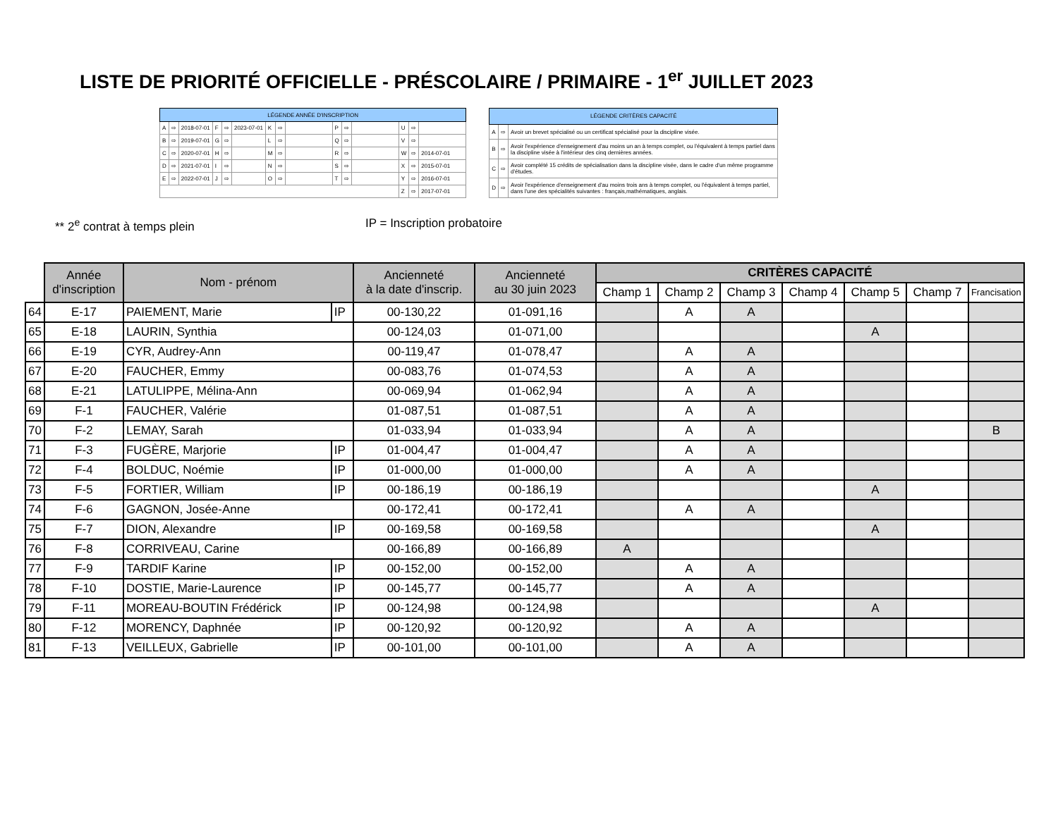LISTE DE PRIORITÉ OFFICIELLE - PRÉSCOLAIRE / PRIMAIRE - 1<sup>er</sup> JUILLET 2023
| LÉGENDE ANNÉE D'INSCRIPTION | | | | | | | | | | | | | | |
| --- | --- | --- | --- | --- | --- | --- | --- | --- | --- | --- | --- | --- | --- | --- |
| A | ⇨ | 2018-07-01 | F | ⇨ | 2023-07-01 | K | ⇨ | | P | ⇨ | | U | ⇨ | |
| B | ⇨ | 2019-07-01 | G | ⇨ | | L | ⇨ | | Q | ⇨ | | V | ⇨ | |
| C | ⇨ | 2020-07-01 | H | ⇨ | | M | ⇨ | | R | ⇨ | | W | ⇨ | 2014-07-01 |
| D | ⇨ | 2021-07-01 | I | ⇨ | | N | ⇨ | | S | ⇨ | | X | ⇨ | 2015-07-01 |
| E | ⇨ | 2022-07-01 | J | ⇨ | | O | ⇨ | | T | ⇨ | | Y | ⇨ | 2016-07-01 |
| | | | | | | | | | | | | Z | ⇨ | 2017-07-01 |
| LÉGENDE CRITÈRES CAPACITÉ | | |
| --- | --- | --- |
| A | ⇨ | Avoir un brevet spécialisé ou un certificat spécialisé pour la discipline visée. |
| B | ⇨ | Avoir l'expérience d'enseignement d'au moins un an à temps complet, ou l'équivalent à temps partiel dans la discipline visée à l'intérieur des cinq dernières années. |
| C | ⇨ | Avoir complété 15 crédits de spécialisation dans la discipline visée, dans le cadre d'un même programme d'études. |
| D | ⇨ | Avoir l'expérience d'enseignement d'au moins trois ans à temps complet, ou l'équivalent à temps partiel, dans l'une des spécialités suivantes : français,mathématiques, anglais. |
** 2<sup>e</sup> contrat à temps plein IP = Inscription probatoire
| | Année d'inscription | Nom - prénom | | Ancienneté à la date d'inscrip. | Ancienneté au 30 juin 2023 | CRITÈRES CAPACITÉ | | | | | | |
| --- | --- | --- | --- | --- | --- | --- | --- | --- | --- | --- | --- | --- |
| | | | | | | Champ 1 | Champ 2 | Champ 3 | Champ 4 | Champ 5 | Champ 7 | Francisation |
| 64 | E-17 | PAIEMENT, Marie | IP | 00-130,22 | 01-091,16 | | A | A | | | | |
| 65 | E-18 | LAURIN, Synthia | | 00-124,03 | 01-071,00 | | | | | A | | |
| 66 | E-19 | CYR, Audrey-Ann | | 00-119,47 | 01-078,47 | | A | A | | | | |
| 67 | E-20 | FAUCHER, Emmy | | 00-083,76 | 01-074,53 | | A | A | | | | |
| 68 | E-21 | LATULIPPE, Mélina-Ann | | 00-069,94 | 01-062,94 | | A | A | | | | |
| 69 | F-1 | FAUCHER, Valérie | | 01-087,51 | 01-087,51 | | A | A | | | | |
| 70 | F-2 | LEMAY, Sarah | | 01-033,94 | 01-033,94 | | A | A | | | | B |
| 71 | F-3 | FUGÈRE, Marjorie | IP | 01-004,47 | 01-004,47 | | A | A | | | | |
| 72 | F-4 | BOLDUC, Noémie | IP | 01-000,00 | 01-000,00 | | A | A | | | | |
| 73 | F-5 | FORTIER, William | IP | 00-186,19 | 00-186,19 | | | | | A | | |
| 74 | F-6 | GAGNON, Josée-Anne | | 00-172,41 | 00-172,41 | | A | A | | | | |
| 75 | F-7 | DION, Alexandre | IP | 00-169,58 | 00-169,58 | | | | | A | | |
| 76 | F-8 | CORRIVEAU, Carine | | 00-166,89 | 00-166,89 | A | | | | | | |
| 77 | F-9 | TARDIF Karine | IP | 00-152,00 | 00-152,00 | | A | A | | | | |
| 78 | F-10 | DOSTIE, Marie-Laurence | IP | 00-145,77 | 00-145,77 | | A | A | | | | |
| 79 | F-11 | MOREAU-BOUTIN Frédérick | IP | 00-124,98 | 00-124,98 | | | | | A | | |
| 80 | F-12 | MORENCY, Daphnée | IP | 00-120,92 | 00-120,92 | | A | A | | | | |
| 81 | F-13 | VEILLEUX, Gabrielle | IP | 00-101,00 | 00-101,00 | | A | A | | | | |